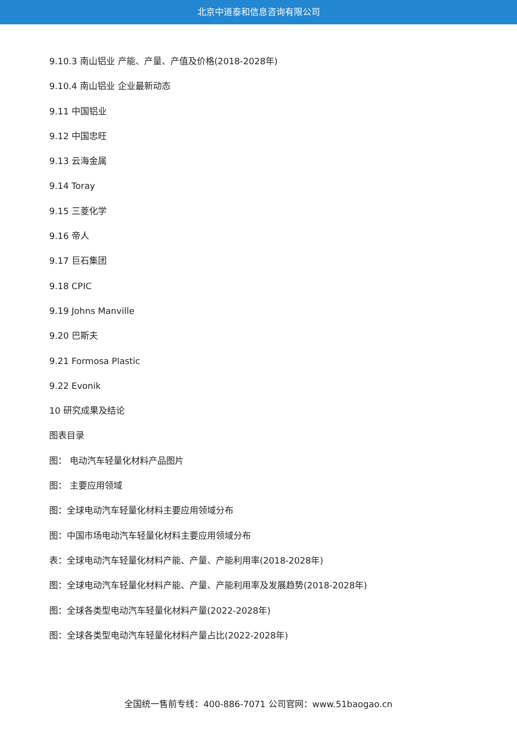北京中道泰和信息咨询有限公司
9.10.3 南山铝业 产能、产量、产值及价格(2018-2028年)
9.10.4 南山铝业 企业最新动态
9.11 中国铝业
9.12 中国忠旺
9.13 云海金属
9.14 Toray
9.15 三菱化学
9.16 帝人
9.17 巨石集团
9.18 CPIC
9.19 Johns Manville
9.20 巴斯夫
9.21 Formosa Plastic
9.22 Evonik
10 研究成果及结论
图表目录
图： 电动汽车轻量化材料产品图片
图： 主要应用领域
图：全球电动汽车轻量化材料主要应用领域分布
图：中国市场电动汽车轻量化材料主要应用领域分布
表：全球电动汽车轻量化材料产能、产量、产能利用率(2018-2028年)
图：全球电动汽车轻量化材料产能、产量、产能利用率及发展趋势(2018-2028年)
图：全球各类型电动汽车轻量化材料产量(2022-2028年)
图：全球各类型电动汽车轻量化材料产量占比(2022-2028年)
全国统一售前专线：400-886-7071 公司官网：www.51baogao.cn